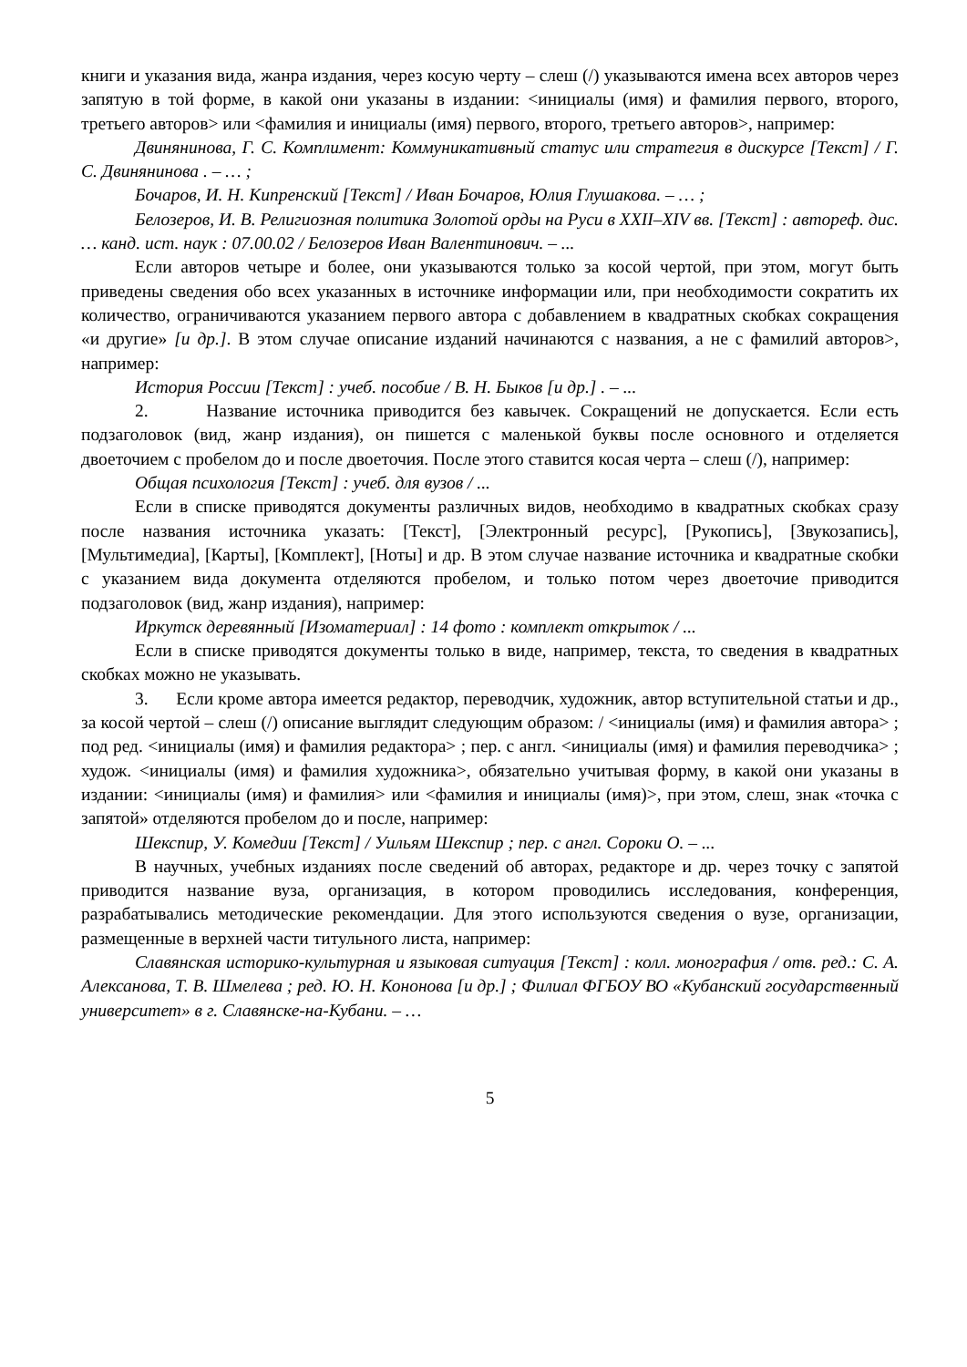книги и указания вида, жанра издания, через косую черту – слеш (/) указываются имена всех авторов через запятую в той форме, в какой они указаны в издании: <инициалы (имя) и фамилия первого, второго, третьего авторов> или <фамилия и инициалы (имя) первого, второго, третьего авторов>, например:
Двинянинова, Г. С. Комплимент: Коммуникативный статус или стратегия в дискурсе [Текст] / Г. С. Двинянинова . – … ;
Бочаров, И. Н. Кипренский [Текст] / Иван Бочаров, Юлия Глушакова. – … ;
Белозеров, И. В. Религиозная политика Золотой орды на Руси в XXII–XIV вв. [Текст] : автореф. дис. … канд. ист. наук : 07.00.02 / Белозеров Иван Валентинович. – ...
Если авторов четыре и более, они указываются только за косой чертой, при этом, могут быть приведены сведения обо всех указанных в источнике информации или, при необходимости сократить их количество, ограничиваются указанием первого автора с добавлением в квадратных скобках сокращения «и другие» [и др.]. В этом случае описание изданий начинаются с названия, а не с фамилий авторов>, например:
История России [Текст] : учеб. пособие / В. Н. Быков [и др.] . – ...
2. Название источника приводится без кавычек. Сокращений не допускается. Если есть подзаголовок (вид, жанр издания), он пишется с маленькой буквы после основного и отделяется двоеточием с пробелом до и после двоеточия. После этого ставится косая черта – слеш (/), например:
Общая психология [Текст] : учеб. для вузов / ...
Если в списке приводятся документы различных видов, необходимо в квадратных скобках сразу после названия источника указать: [Текст], [Электронный ресурс], [Рукопись], [Звукозапись], [Мультимедиа], [Карты], [Комплект], [Ноты] и др. В этом случае название источника и квадратные скобки с указанием вида документа отделяются пробелом, и только потом через двоеточие приводится подзаголовок (вид, жанр издания), например:
Иркутск деревянный [Изоматериал] : 14 фото : комплект открыток / ...
Если в списке приводятся документы только в виде, например, текста, то сведения в квадратных скобках можно не указывать.
3. Если кроме автора имеется редактор, переводчик, художник, автор вступительной статьи и др., за косой чертой – слеш (/) описание выглядит следующим образом: / <инициалы (имя) и фамилия автора> ; под ред. <инициалы (имя) и фамилия редактора> ; пер. с англ. <инициалы (имя) и фамилия переводчика> ; худож. <инициалы (имя) и фамилия художника>, обязательно учитывая форму, в какой они указаны в издании: <инициалы (имя) и фамилия> или <фамилия и инициалы (имя)>, при этом, слеш, знак «точка с запятой» отделяются пробелом до и после, например:
Шекспир, У. Комедии [Текст] / Уильям Шекспир ; пер. с англ. Сороки О. – ...
В научных, учебных изданиях после сведений об авторах, редакторе и др. через точку с запятой приводится название вуза, организация, в котором проводились исследования, конференция, разрабатывались методические рекомендации. Для этого используются сведения о вузе, организации, размещенные в верхней части титульного листа, например:
Славянская историко-культурная и языковая ситуация [Текст] : колл. монография / отв. ред.: С. А. Алексанова, Т. В. Шмелева ; ред. Ю. Н. Кононова [и др.] ; Филиал ФГБОУ ВО «Кубанский государственный университет» в г. Славянске-на-Кубани. – …
5